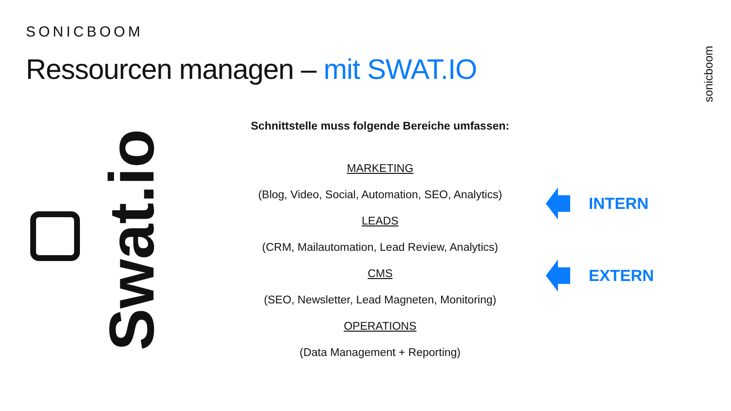SONICBOOM
Ressourcen managen – mit SWAT.IO
sonicboom
Swat.io
Schnittstelle muss folgende Bereiche umfassen:
MARKETING
(Blog, Video, Social, Automation, SEO, Analytics)
LEADS
(CRM, Mailautomation, Lead Review, Analytics)
CMS
(SEO, Newsletter, Lead Magneten, Monitoring)
OPERATIONS
(Data Management + Reporting)
INTERN
EXTERN